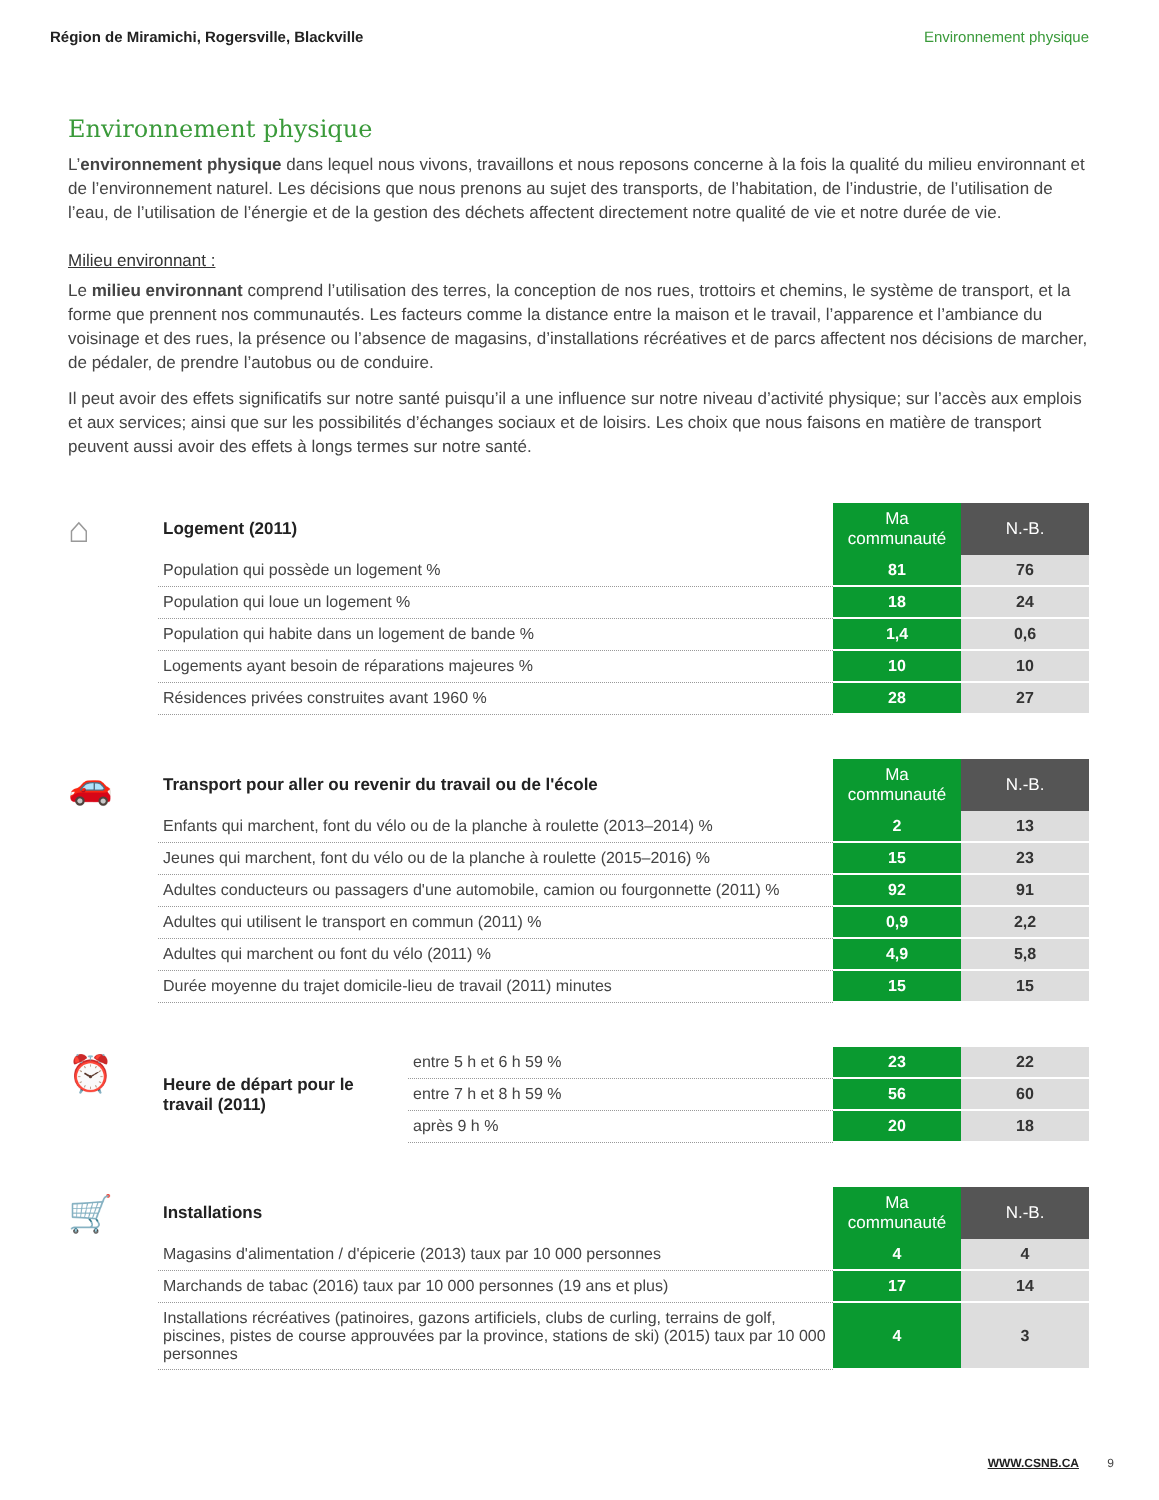Région de Miramichi, Rogersville, Blackville Environnement physique
Environnement physique
L’environnement physique dans lequel nous vivons, travaillons et nous reposons concerne à la fois la qualité du milieu environnant et de l’environnement naturel. Les décisions que nous prenons au sujet des transports, de l’habitation, de l’industrie, de l’utilisation de l’eau, de l’utilisation de l’énergie et de la gestion des déchets affectent directement notre qualité de vie et notre durée de vie.
Milieu environnant :
Le milieu environnant comprend l’utilisation des terres, la conception de nos rues, trottoirs et chemins, le système de transport, et la forme que prennent nos communautés. Les facteurs comme la distance entre la maison et le travail, l’apparence et l’ambiance du voisinage et des rues, la présence ou l’absence de magasins, d’installations récréatives et de parcs affectent nos décisions de marcher, de pédaler, de prendre l’autobus ou de conduire.
Il peut avoir des effets significatifs sur notre santé puisqu’il a une influence sur notre niveau d’activité physique; sur l’accès aux emplois et aux services; ainsi que sur les possibilités d’échanges sociaux et de loisirs. Les choix que nous faisons en matière de transport peuvent aussi avoir des effets à longs termes sur notre santé.
⌂
| Logement (2011) | Ma communauté | N.-B. |
| --- | --- | --- |
| Population qui possède un logement % | 81 | 76 |
| Population qui loue un logement % | 18 | 24 |
| Population qui habite dans un logement de bande % | 1,4 | 0,6 |
| Logements ayant besoin de réparations majeures % | 10 | 10 |
| Résidences privées construites avant 1960 % | 28 | 27 |
🚗
| Transport pour aller ou revenir du travail ou de l'école | Ma communauté | N.-B. |
| --- | --- | --- |
| Enfants qui marchent, font du vélo ou de la planche à roulette (2013–2014) % | 2 | 13 |
| Jeunes qui marchent, font du vélo ou de la planche à roulette (2015–2016) % | 15 | 23 |
| Adultes conducteurs ou passagers d'une automobile, camion ou fourgonnette (2011) % | 92 | 91 |
| Adultes qui utilisent le transport en commun (2011) % | 0,9 | 2,2 |
| Adultes qui marchent ou font du vélo (2011) % | 4,9 | 5,8 |
| Durée moyenne du trajet domicile-lieu de travail (2011) minutes | 15 | 15 |
⏰
| Heure de départ pour le travail (2011) | entre 5 h et 6 h 59 % | 23 | 22 |
| | entre 7 h et 8 h 59 % | 56 | 60 |
| | après 9 h % | 20 | 18 |
🛒
| Installations | Ma communauté | N.-B. |
| --- | --- | --- |
| Magasins d'alimentation / d'épicerie (2013) taux par 10 000 personnes | 4 | 4 |
| Marchands de tabac (2016) taux par 10 000 personnes (19 ans et plus) | 17 | 14 |
| Installations récréatives (patinoires, gazons artificiels, clubs de curling, terrains de golf, piscines, pistes de course approuvées par la province, stations de ski) (2015) taux par 10 000 personnes | 4 | 3 |
WWW.CSNB.CA 9